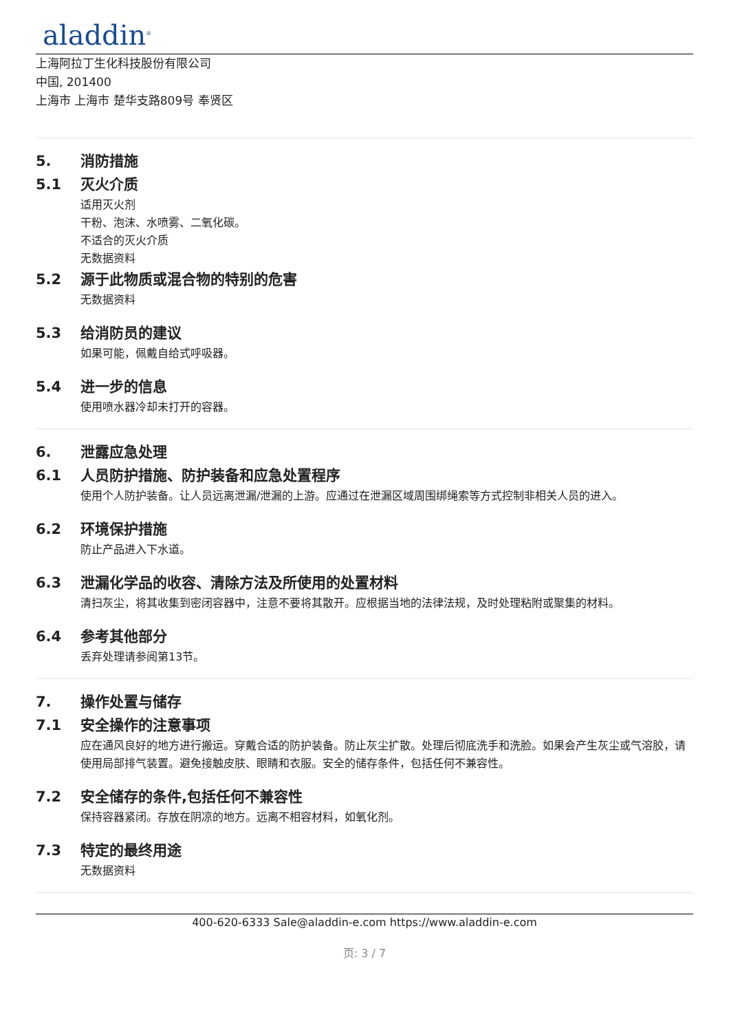aladdin<sup>®</sup>
上海阿拉丁生化科技股份有限公司
中国, 201400
上海市 上海市 楚华支路809号 奉贤区
5. 消防措施
5.1 灭火介质
适用灭火剂
干粉、泡沫、水喷雾、二氧化碳。
不适合的灭火介质
无数据资料
5.2 源于此物质或混合物的特别的危害
无数据资料
5.3 给消防员的建议
如果可能，佩戴自给式呼吸器。
5.4 进一步的信息
使用喷水器冷却未打开的容器。
6. 泄露应急处理
6.1 人员防护措施、防护装备和应急处置程序
使用个人防护装备。让人员远离泄漏/泄漏的上游。应通过在泄漏区域周围绑绳索等方式控制非相关人员的进入。
6.2 环境保护措施
防止产品进入下水道。
6.3 泄漏化学品的收容、清除方法及所使用的处置材料
清扫灰尘，将其收集到密闭容器中，注意不要将其散开。应根据当地的法律法规，及时处理粘附或聚集的材料。
6.4 参考其他部分
丢弃处理请参阅第13节。
7. 操作处置与储存
7.1 安全操作的注意事项
应在通风良好的地方进行搬运。穿戴合适的防护装备。防止灰尘扩散。处理后彻底洗手和洗脸。如果会产生灰尘或气溶胶，请使用局部排气装置。避免接触皮肤、眼睛和衣服。安全的储存条件，包括任何不兼容性。
7.2 安全储存的条件,包括任何不兼容性
保持容器紧闭。存放在阴凉的地方。远离不相容材料，如氧化剂。
7.3 特定的最终用途
无数据资料
400-620-6333 Sale@aladdin-e.com https://www.aladdin-e.com
页: 3 / 7